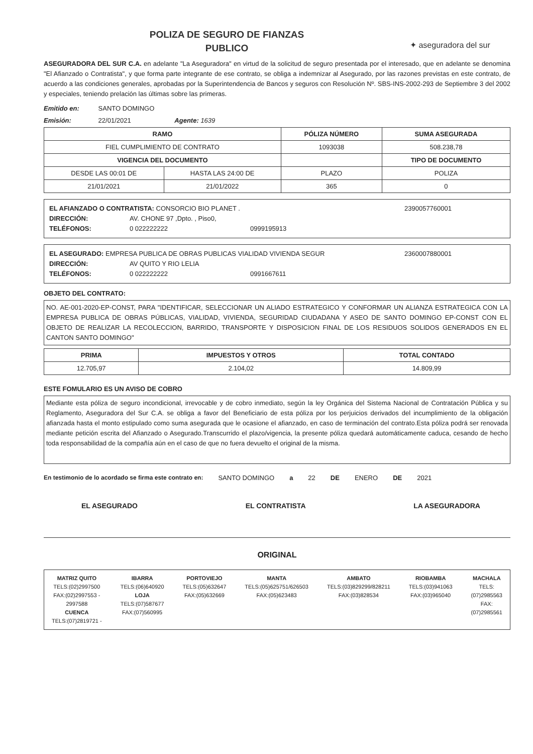POLIZA DE SEGURO DE FIANZAS
PUBLICO
✦ aseguradora del sur
ASEGURADORA DEL SUR C.A. en adelante "La Aseguradora" en virtud de la solicitud de seguro presentada por el interesado, que en adelante se denomina "El Afianzado o Contratista", y que forma parte integrante de ese contrato, se obliga a indemnizar al Asegurado, por las razones previstas en este contrato, de acuerdo a las condiciones generales, aprobadas por la Superintendencia de Bancos y seguros con Resolución Nº. SBS-INS-2002-293 de Septiembre 3 del 2002 y especiales, teniendo prelación las últimas sobre las primeras.
Emitido en: SANTO DOMINGO
Emisión: 22/01/2021 Agente: 1639
| RAMO | | PÓLIZA NÚMERO | SUMA ASEGURADA |
| --- | --- | --- | --- |
| FIEL CUMPLIMIENTO DE CONTRATO | | 1093038 | 508.238,78 |
| VIGENCIA DEL DOCUMENTO | | | TIPO DE DOCUMENTO |
| DESDE LAS 00:01 DE | HASTA LAS 24:00 DE | PLAZO | POLIZA |
| 21/01/2021 | 21/01/2022 | 365 | 0 |
EL AFIANZADO O CONTRATISTA: CONSORCIO BIO PLANET .
2390057760001
DIRECCIÓN: AV. CHONE 97 ,Dpto. , Piso0,
TELÉFONOS: 0 022222222 0999195913
EL ASEGURADO: EMPRESA PUBLICA DE OBRAS PUBLICAS VIALIDAD VIVIENDA SEGUR
2360007880001
DIRECCIÓN: AV QUITO Y RIO LELIA
TELÉFONOS: 0 022222222 0991667611
OBJETO DEL CONTRATO:
NO. AE-001-2020-EP-CONST, PARA "IDENTIFICAR, SELECCIONAR UN ALIADO ESTRATEGICO Y CONFORMAR UN ALIANZA ESTRATEGICA CON LA EMPRESA PUBLICA DE OBRAS PÚBLICAS, VIALIDAD, VIVIENDA, SEGURIDAD CIUDADANA Y ASEO DE SANTO DOMINGO EP-CONST CON EL OBJETO DE REALIZAR LA RECOLECCION, BARRIDO, TRANSPORTE Y DISPOSICION FINAL DE LOS RESIDUOS SOLIDOS GENERADOS EN EL CANTON SANTO DOMINGO"
| PRIMA | IMPUESTOS Y OTROS | TOTAL CONTADO |
| --- | --- | --- |
| 12.705,97 | 2.104,02 | 14.809,99 |
ESTE FOMULARIO ES UN AVISO DE COBRO
Mediante esta póliza de seguro incondicional, irrevocable y de cobro inmediato, según la ley Orgánica del Sistema Nacional de Contratación Pública y su Reglamento, Aseguradora del Sur C.A. se obliga a favor del Beneficiario de esta póliza por los perjuicios derivados del incumplimiento de la obligación afianzada hasta el monto estipulado como suma asegurada que le ocasione el afianzado, en caso de terminación del contrato.Esta póliza podrá ser renovada mediante petición escrita del Afianzado o Asegurado.Transcurrido el plazo/vigencia, la presente póliza quedará automáticamente caduca, cesando de hecho toda responsabilidad de la compañía aún en el caso de que no fuera devuelto el original de la misma.
En testimonio de lo acordado se firma este contrato en: SANTO DOMINGO a 22 DE ENERO DE 2021
EL ASEGURADO EL CONTRATISTA LA ASEGURADORA
ORIGINAL
MATRIZ QUITO
TELS:(02)2997500
FAX:(02)2997553 -
2997588
CUENCA
TELS:(07)2819721 -
IBARRA
TELS:(06)640920
LOJA
TELS:(07)587677
FAX:(07)560995
PORTOVIEJO
TELS:(05)632647
FAX:(05)632669
MANTA
TELS:(05)625751/626503
FAX:(05)623483
AMBATO
TELS:(03)829299/828211
FAX:(03)828534
RIOBAMBA
TELS:(03)941063
FAX:(03)965040
MACHALA
TELS:
(07)2985563
FAX:
(07)2985561